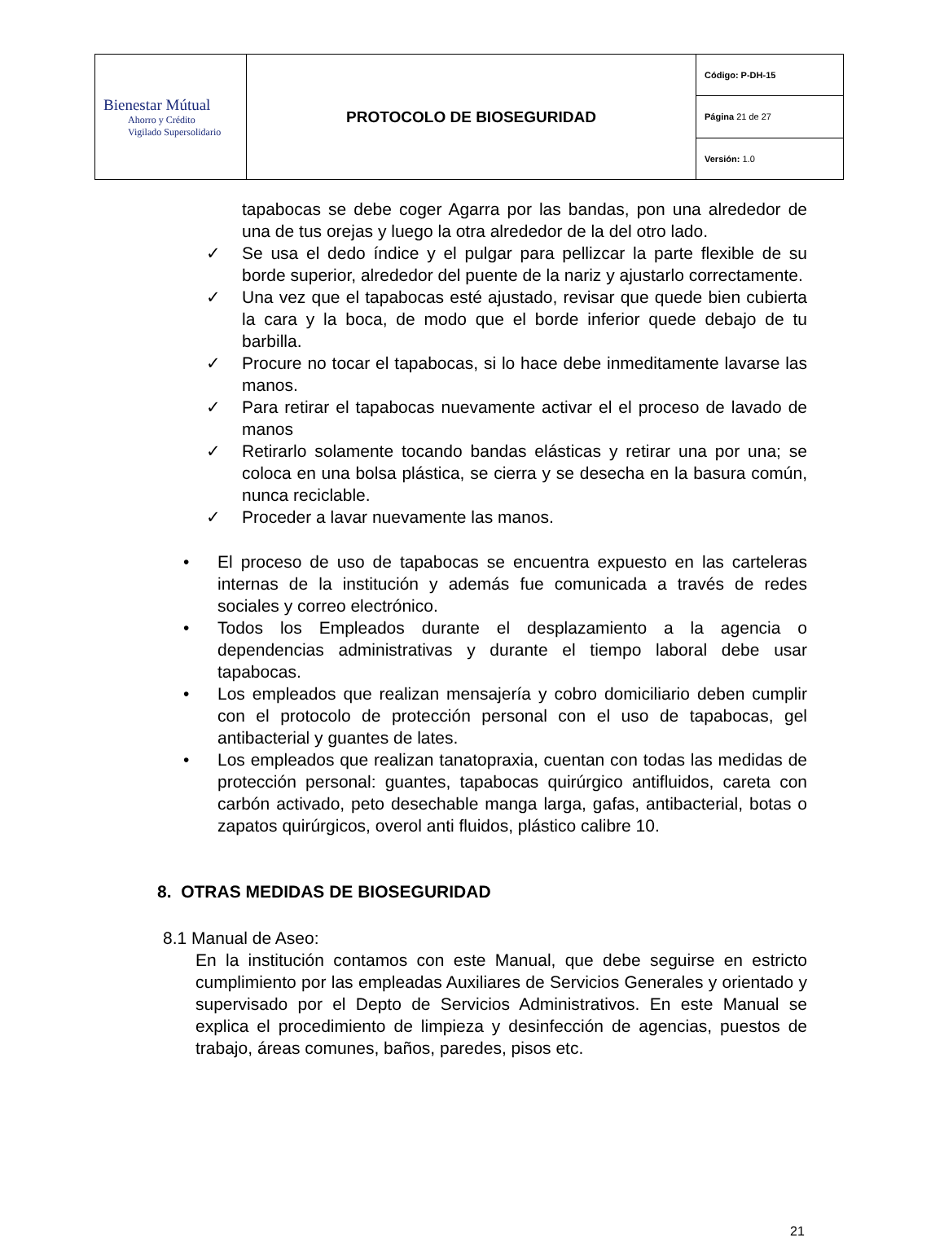| Bienestar Mútual Ahorro y Crédito Vigilado Supersolidario | PROTOCOLO DE BIOSEGURIDAD | Código: P-DH-15 |
| | | Página 21 de 27 |
| | | Versión: 1.0 |
tapabocas se debe coger Agarra por las bandas, pon una alrededor de una de tus orejas y luego la otra alrededor de la del otro lado.
✓ Se usa el dedo índice y el pulgar para pellizcar la parte flexible de su borde superior, alrededor del puente de la nariz y ajustarlo correctamente.
✓ Una vez que el tapabocas esté ajustado, revisar que quede bien cubierta la cara y la boca, de modo que el borde inferior quede debajo de tu barbilla.
✓ Procure no tocar el tapabocas, si lo hace debe inmeditamente lavarse las manos.
✓ Para retirar el tapabocas nuevamente activar el el proceso de lavado de manos
✓ Retirarlo solamente tocando bandas elásticas y retirar una por una; se coloca en una bolsa plástica, se cierra y se desecha en la basura común, nunca reciclable.
✓ Proceder a lavar nuevamente las manos.
• El proceso de uso de tapabocas se encuentra expuesto en las carteleras internas de la institución y además fue comunicada a través de redes sociales y correo electrónico.
• Todos los Empleados durante el desplazamiento a la agencia o dependencias administrativas y durante el tiempo laboral debe usar tapabocas.
• Los empleados que realizan mensajería y cobro domiciliario deben cumplir con el protocolo de protección personal con el uso de tapabocas, gel antibacterial y guantes de lates.
• Los empleados que realizan tanatopraxia, cuentan con todas las medidas de protección personal: guantes, tapabocas quirúrgico antifluidos, careta con carbón activado, peto desechable manga larga, gafas, antibacterial, botas o zapatos quirúrgicos, overol anti fluidos, plástico calibre 10.
8. OTRAS MEDIDAS DE BIOSEGURIDAD
8.1 Manual de Aseo:
En la institución contamos con este Manual, que debe seguirse en estricto cumplimiento por las empleadas Auxiliares de Servicios Generales y orientado y supervisado por el Depto de Servicios Administrativos. En este Manual se explica el procedimiento de limpieza y desinfección de agencias, puestos de trabajo, áreas comunes, baños, paredes, pisos etc.
21